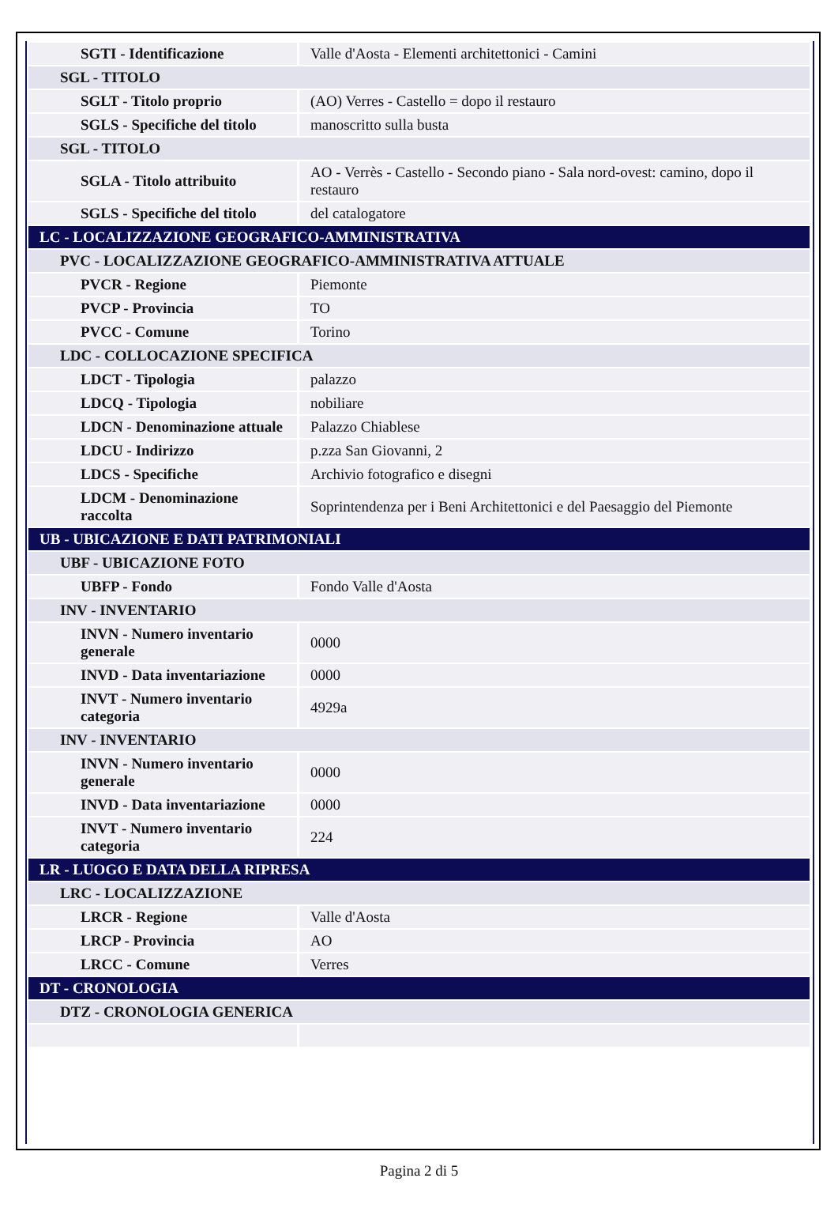| SGTI - Identificazione | Valle d'Aosta - Elementi architettonici - Camini |
| SGL - TITOLO | |
| SGLT - Titolo proprio | (AO) Verres - Castello = dopo il restauro |
| SGLS - Specifiche del titolo | manoscritto sulla busta |
| SGL - TITOLO | |
| SGLA - Titolo attribuito | AO - Verrès - Castello - Secondo piano - Sala nord-ovest: camino, dopo il restauro |
| SGLS - Specifiche del titolo | del catalogatore |
| LC - LOCALIZZAZIONE GEOGRAFICO-AMMINISTRATIVA | |
| PVC - LOCALIZZAZIONE GEOGRAFICO-AMMINISTRATIVA ATTUALE | |
| PVCR - Regione | Piemonte |
| PVCP - Provincia | TO |
| PVCC - Comune | Torino |
| LDC - COLLOCAZIONE SPECIFICA | |
| LDCT - Tipologia | palazzo |
| LDCQ - Tipologia | nobiliare |
| LDCN - Denominazione attuale | Palazzo Chiablese |
| LDCU - Indirizzo | p.zza San Giovanni, 2 |
| LDCS - Specifiche | Archivio fotografico e disegni |
| LDCM - Denominazione raccolta | Soprintendenza per i Beni Architettonici e del Paesaggio del Piemonte |
| UB - UBICAZIONE E DATI PATRIMONIALI | |
| UBF - UBICAZIONE FOTO | |
| UBFP - Fondo | Fondo Valle d'Aosta |
| INV - INVENTARIO | |
| INVN - Numero inventario generale | 0000 |
| INVD - Data inventariazione | 0000 |
| INVT - Numero inventario categoria | 4929a |
| INV - INVENTARIO | |
| INVN - Numero inventario generale | 0000 |
| INVD - Data inventariazione | 0000 |
| INVT - Numero inventario categoria | 224 |
| LR - LUOGO E DATA DELLA RIPRESA | |
| LRC - LOCALIZZAZIONE | |
| LRCR - Regione | Valle d'Aosta |
| LRCP - Provincia | AO |
| LRCC - Comune | Verres |
| DT - CRONOLOGIA | |
| DTZ - CRONOLOGIA GENERICA | |
Pagina 2 di 5